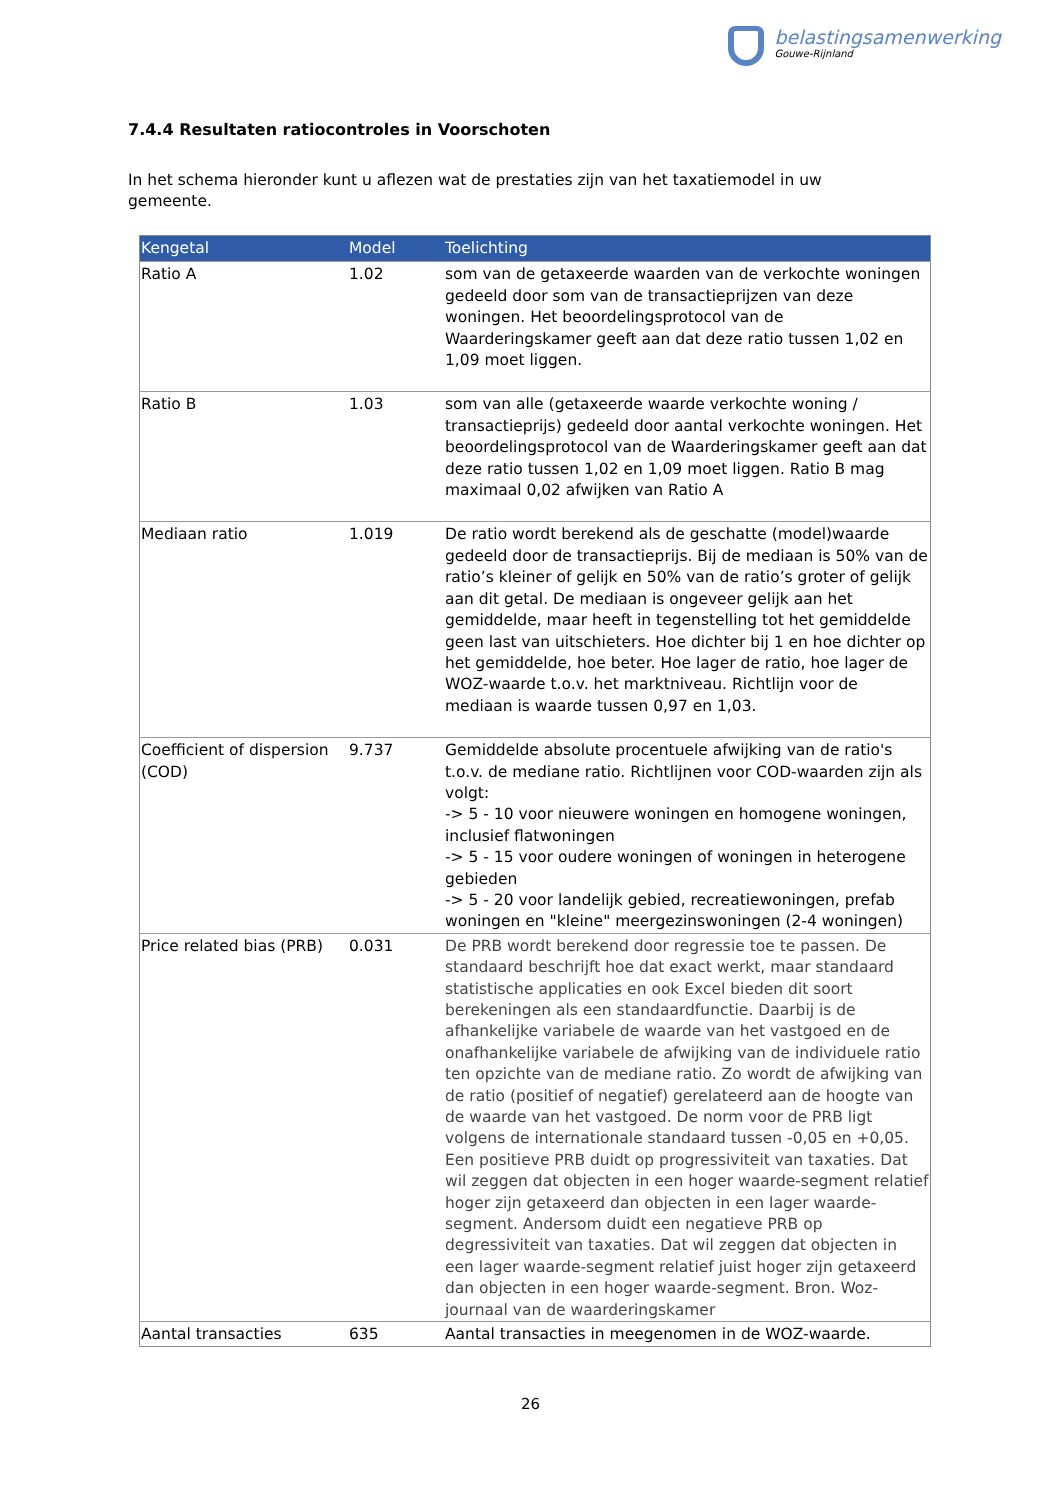belastingsamenwerking
Gouwe-Rijnland
7.4.4 Resultaten ratiocontroles in Voorschoten
In het schema hieronder kunt u aflezen wat de prestaties zijn van het taxatiemodel in uw gemeente.
| Kengetal | Model | Toelichting |
| --- | --- | --- |
| Ratio A | 1.02 | som van de getaxeerde waarden van de verkochte woningen gedeeld door som van de transactieprijzen van deze woningen. Het beoordelingsprotocol van de Waarderingskamer geeft aan dat deze ratio tussen 1,02 en 1,09 moet liggen. |
| Ratio B | 1.03 | som van alle (getaxeerde waarde verkochte woning / transactieprijs) gedeeld door aantal verkochte woningen. Het beoordelingsprotocol van de Waarderingskamer geeft aan dat deze ratio tussen 1,02 en 1,09 moet liggen. Ratio B mag maximaal 0,02 afwijken van Ratio A |
| Mediaan ratio | 1.019 | De ratio wordt berekend als de geschatte (model)waarde gedeeld door de transactieprijs. Bij de mediaan is 50% van de ratio’s kleiner of gelijk en 50% van de ratio’s groter of gelijk aan dit getal. De mediaan is ongeveer gelijk aan het gemiddelde, maar heeft in tegenstelling tot het gemiddelde geen last van uitschieters. Hoe dichter bij 1 en hoe dichter op het gemiddelde, hoe beter. Hoe lager de ratio, hoe lager de WOZ-waarde t.o.v. het marktniveau. Richtlijn voor de mediaan is waarde tussen 0,97 en 1,03. |
| Coefficient of dispersion (COD) | 9.737 | Gemiddelde absolute procentuele afwijking van de ratio's t.o.v. de mediane ratio. Richtlijnen voor COD-waarden zijn als volgt: -> 5 - 10 voor nieuwere woningen en homogene woningen, inclusief flatwoningen -> 5 - 15 voor oudere woningen of woningen in heterogene gebieden -> 5 - 20 voor landelijk gebied, recreatiewoningen, prefab woningen en "kleine" meergezinswoningen (2-4 woningen) |
| Price related bias (PRB) | 0.031 | De PRB wordt berekend door regressie toe te passen. De standaard beschrijft hoe dat exact werkt, maar standaard statistische applicaties en ook Excel bieden dit soort berekeningen als een standaardfunctie. Daarbij is de afhankelijke variabele de waarde van het vastgoed en de onafhankelijke variabele de afwijking van de individuele ratio ten opzichte van de mediane ratio. Zo wordt de afwijking van de ratio (positief of negatief) gerelateerd aan de hoogte van de waarde van het vastgoed. De norm voor de PRB ligt volgens de internationale standaard tussen -0,05 en +0,05. Een positieve PRB duidt op progressiviteit van taxaties. Dat wil zeggen dat objecten in een hoger waarde-segment relatief hoger zijn getaxeerd dan objecten in een lager waarde-segment. Andersom duidt een negatieve PRB op degressiviteit van taxaties. Dat wil zeggen dat objecten in een lager waarde-segment relatief juist hoger zijn getaxeerd dan objecten in een hoger waarde-segment. Bron. Woz-journaal van de waarderingskamer |
| Aantal transacties | 635 | Aantal transacties in meegenomen in de WOZ-waarde. |
26